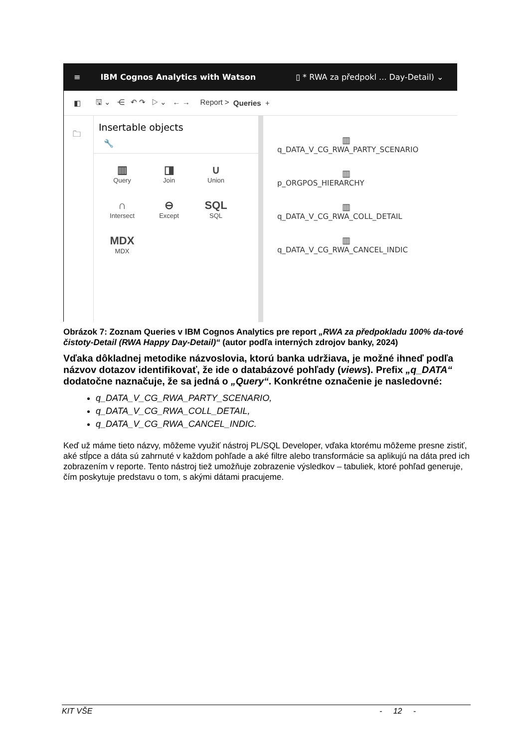≡ IBM Cognos Analytics with Watson ▯ * RWA za předpokl ... Day-Detail) ⌄
◧ 🖫 ⌄ ⋲ ↶ ↷ ▷ ⌄ ← → Report > Queries +
🗀
Insertable objects
🔧
▥
Query
◨
Join
∪
Union
∩
Intersect
⊖
Except
SQL
SQL
MDX
MDX
▥
q_DATA_V_CG_RWA_PARTY_SCENARIO
▥
p_ORGPOS_HIERARCHY
▥
q_DATA_V_CG_RWA_COLL_DETAIL
▥
q_DATA_V_CG_RWA_CANCEL_INDIC
Obrázok 7: Zoznam Queries v IBM Cognos Analytics pre report „RWA za předpokladu 100% da-tové čistoty-Detail (RWA Happy Day-Detail)“ (autor podľa interných zdrojov banky, 2024)
Vďaka dôkladnej metodike názvoslovia, ktorú banka udržiava, je možné ihneď podľa názvov dotazov identifikovať, že ide o databázové pohľady (views). Prefix „q_DATA“ dodatočne naznačuje, že sa jedná o „Query“. Konkrétne označenie je nasledovné:
q_DATA_V_CG_RWA_PARTY_SCENARIO,
q_DATA_V_CG_RWA_COLL_DETAIL,
q_DATA_V_CG_RWA_CANCEL_INDIC.
Keď už máme tieto názvy, môžeme využiť nástroj PL/SQL Developer, vďaka ktorému môžeme presne zistiť, aké stĺpce a dáta sú zahrnuté v každom pohľade a aké filtre alebo transformácie sa aplikujú na dáta pred ich zobrazením v reporte. Tento nástroj tiež umožňuje zobrazenie výsledkov – tabuliek, ktoré pohľad generuje, čím poskytuje predstavu o tom, s akými dátami pracujeme.
KIT VŠE - 12 -